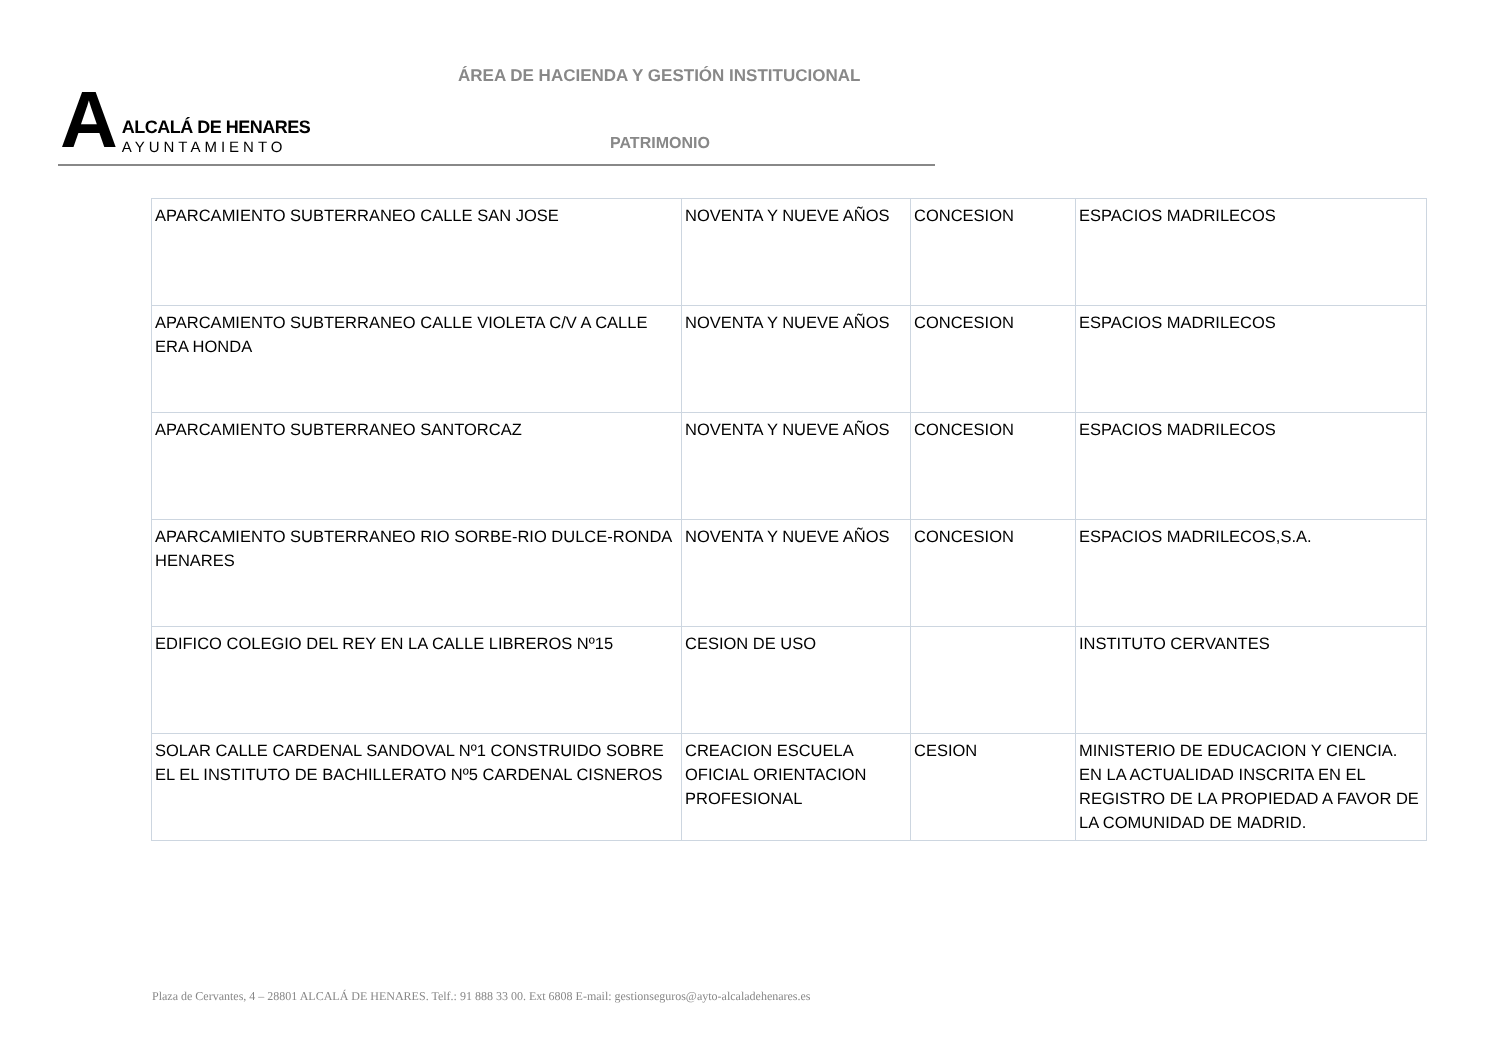A
ALCALÁ DE HENARES
AYUNTAMIENTO
ÁREA DE HACIENDA Y GESTIÓN INSTITUCIONAL
PATRIMONIO
| APARCAMIENTO SUBTERRANEO CALLE SAN JOSE | NOVENTA Y NUEVE AÑOS | CONCESION | ESPACIOS MADRILECOS |
| APARCAMIENTO SUBTERRANEO CALLE VIOLETA C/V A CALLE ERA HONDA | NOVENTA Y NUEVE AÑOS | CONCESION | ESPACIOS MADRILECOS |
| APARCAMIENTO SUBTERRANEO SANTORCAZ | NOVENTA Y NUEVE AÑOS | CONCESION | ESPACIOS MADRILECOS |
| APARCAMIENTO SUBTERRANEO RIO SORBE-RIO DULCE-RONDA HENARES | NOVENTA Y NUEVE AÑOS | CONCESION | ESPACIOS MADRILECOS,S.A. |
| EDIFICO COLEGIO DEL REY EN LA CALLE LIBREROS Nº15 | CESION DE USO | | INSTITUTO CERVANTES |
| SOLAR CALLE CARDENAL SANDOVAL Nº1 CONSTRUIDO SOBRE EL EL INSTITUTO DE BACHILLERATO Nº5 CARDENAL CISNEROS | CREACION ESCUELA OFICIAL ORIENTACION PROFESIONAL | CESION | MINISTERIO DE EDUCACION Y CIENCIA. EN LA ACTUALIDAD INSCRITA EN EL REGISTRO DE LA PROPIEDAD A FAVOR DE LA COMUNIDAD DE MADRID. |
Plaza de Cervantes, 4 – 28801 ALCALÁ DE HENARES. Telf.: 91 888 33 00. Ext 6808 E-mail: gestionseguros@ayto-alcaladehenares.es